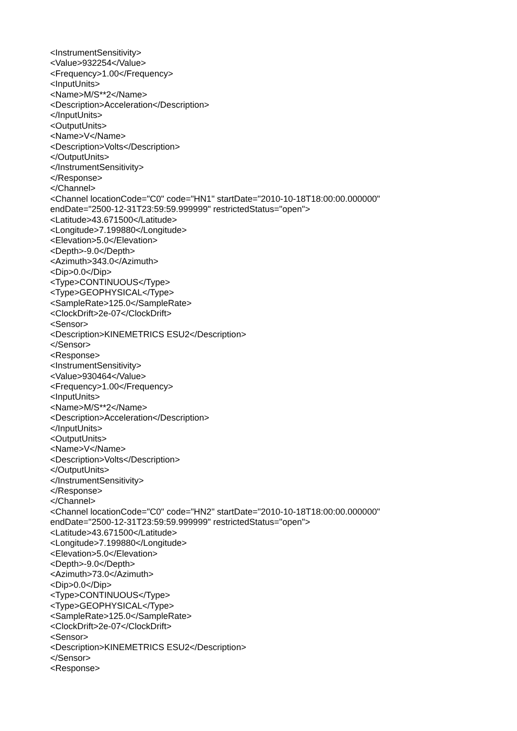<InstrumentSensitivity> <Value>932254</Value> <Frequency>1.00</Frequency> <InputUnits> <Name>M/S**2</Name> <Description>Acceleration</Description> </InputUnits> <OutputUnits> <Name>V</Name> <Description>Volts</Description> </OutputUnits> </InstrumentSensitivity> </Response> </Channel> <Channel locationCode="C0" code="HN1" startDate="2010-10-18T18:00:00.000000" endDate="2500-12-31T23:59:59.999999" restrictedStatus="open"> <Latitude>43.671500</Latitude> <Longitude>7.199880</Longitude> <Elevation>5.0</Elevation> <Depth>-9.0</Depth> <Azimuth>343.0</Azimuth> <Dip>0.0</Dip> <Type>CONTINUOUS</Type> <Type>GEOPHYSICAL</Type> <SampleRate>125.0</SampleRate> <ClockDrift>2e-07</ClockDrift> <Sensor> <Description>KINEMETRICS ESU2</Description> </Sensor> <Response> <InstrumentSensitivity> <Value>930464</Value> <Frequency>1.00</Frequency> <InputUnits> <Name>M/S**2</Name> <Description>Acceleration</Description> </InputUnits> <OutputUnits> <Name>V</Name> <Description>Volts</Description> </OutputUnits> </InstrumentSensitivity> </Response> </Channel> <Channel locationCode="C0" code="HN2" startDate="2010-10-18T18:00:00.000000" endDate="2500-12-31T23:59:59.999999" restrictedStatus="open"> <Latitude>43.671500</Latitude> <Longitude>7.199880</Longitude> <Elevation>5.0</Elevation> <Depth>-9.0</Depth> <Azimuth>73.0</Azimuth> <Dip>0.0</Dip> <Type>CONTINUOUS</Type> <Type>GEOPHYSICAL</Type> <SampleRate>125.0</SampleRate> <ClockDrift>2e-07</ClockDrift> <Sensor> <Description>KINEMETRICS ESU2</Description> </Sensor> <Response>